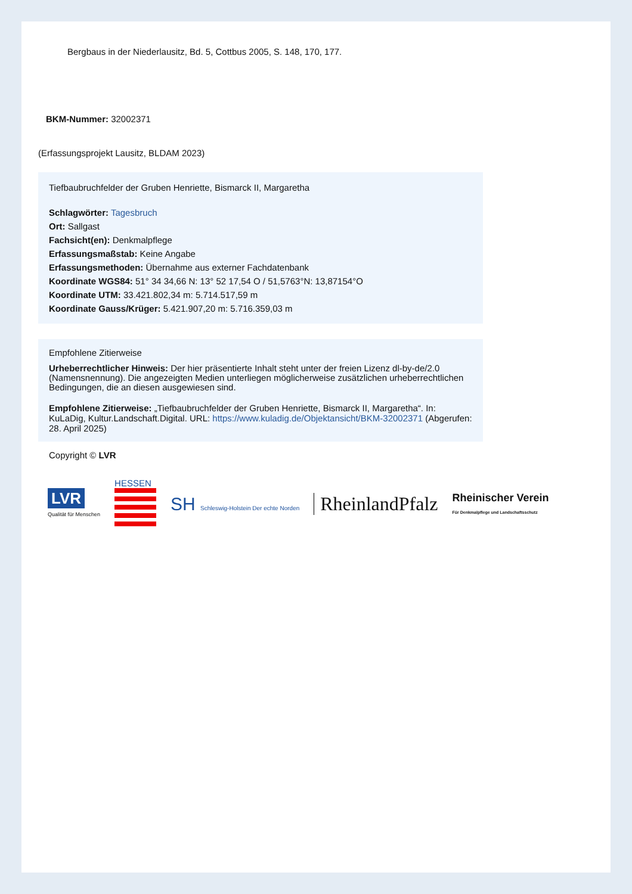Bergbaus in der Niederlausitz, Bd. 5, Cottbus 2005, S. 148, 170, 177.
BKM-Nummer: 32002371
(Erfassungsprojekt Lausitz, BLDAM 2023)
Tiefbaubruchfelder der Gruben Henriette, Bismarck II, Margaretha
Schlagwörter: Tagesbruch
Ort: Sallgast
Fachsicht(en): Denkmalpflege
Erfassungsmaßstab: Keine Angabe
Erfassungsmethoden: Übernahme aus externer Fachdatenbank
Koordinate WGS84: 51° 34 34,66 N: 13° 52 17,54 O / 51,5763°N: 13,87154°O
Koordinate UTM: 33.421.802,34 m: 5.714.517,59 m
Koordinate Gauss/Krüger: 5.421.907,20 m: 5.716.359,03 m
Empfohlene Zitierweise
Urheberrechtlicher Hinweis: Der hier präsentierte Inhalt steht unter der freien Lizenz dl-by-de/2.0 (Namensnennung). Die angezeigten Medien unterliegen möglicherweise zusätzlichen urheberrechtlichen Bedingungen, die an diesen ausgewiesen sind.
Empfohlene Zitierweise: „Tiefbaubruchfelder der Gruben Henriette, Bismarck II, Margaretha“. In: KuLaDig, Kultur.Landschaft.Digital. URL: https://www.kuladig.de/Objektansicht/BKM-32002371 (Abgerufen: 28. April 2025)
Copyright © LVR
LVR
Qualität für Menschen
HESSEN
SH Schleswig-Holstein Der echte Norden
RheinlandPfalz
Rheinischer Verein
Für Denkmalpflege und Landschaftsschutz